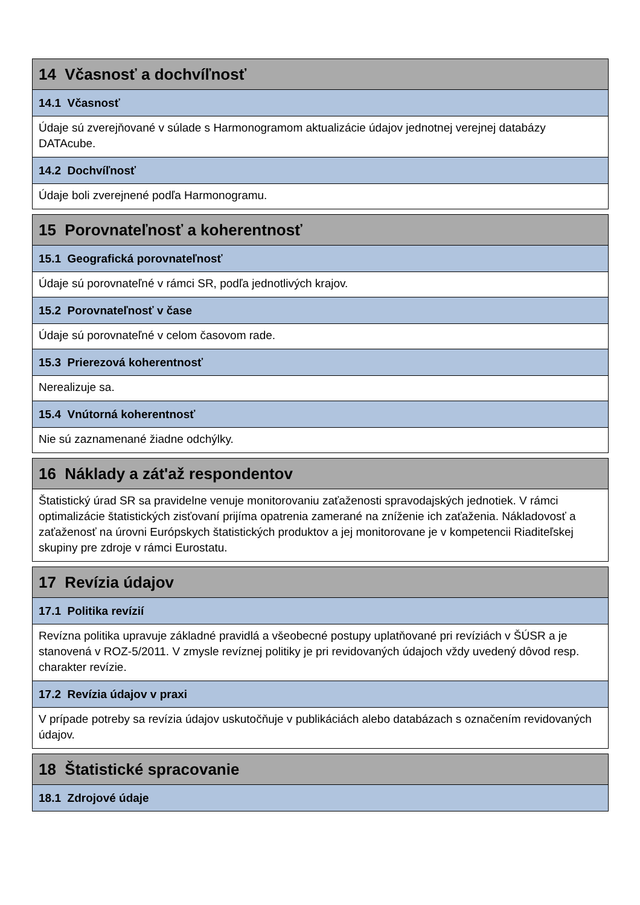| 14 Včasnosť a dochvíľnosť |
| --- |
| 14.1 Včasnosť |
| Údaje sú zverejňované v súlade s Harmonogramom aktualizácie údajov jednotnej verejnej databázy DATAcube. |
| 14.2 Dochvíľnosť |
| Údaje boli zverejnené podľa Harmonogramu. |
| 15 Porovnateľnosť a koherentnosť |
| --- |
| 15.1 Geografická porovnateľnosť |
| Údaje sú porovnateľné v rámci SR, podľa jednotlivých krajov. |
| 15.2 Porovnateľnosť v čase |
| Údaje sú porovnateľné v celom časovom rade. |
| 15.3 Prierezová koherentnosť |
| Nerealizuje sa. |
| 15.4 Vnútorná koherentnosť |
| Nie sú zaznamenané žiadne odchýlky. |
| 16 Náklady a zát'až respondentov |
| --- |
| Štatistický úrad SR sa pravidelne venuje monitorovaniu zaťaženosti spravodajských jednotiek. V rámci optimalizácie štatistických zisťovaní prijíma opatrenia zamerané na zníženie ich zaťaženia. Nákladovosť a zaťaženosť na úrovni Európskych štatistických produktov a jej monitorovane je v kompetencii Riaditeľskej skupiny pre zdroje v rámci Eurostatu. |
| 17 Revízia údajov |
| --- |
| 17.1 Politika revízií |
| Revízna politika upravuje základné pravidlá a všeobecné postupy uplatňované pri revíziách v ŠÚSR a je stanovená v ROZ-5/2011. V zmysle revíznej politiky je pri revidovaných údajoch vždy uvedený dôvod resp. charakter revízie. |
| 17.2 Revízia údajov v praxi |
| V prípade potreby sa revízia údajov uskutočňuje v publikáciách alebo databázach s označením revidovaných údajov. |
| 18 Štatistické spracovanie |
| --- |
| 18.1 Zdrojové údaje |